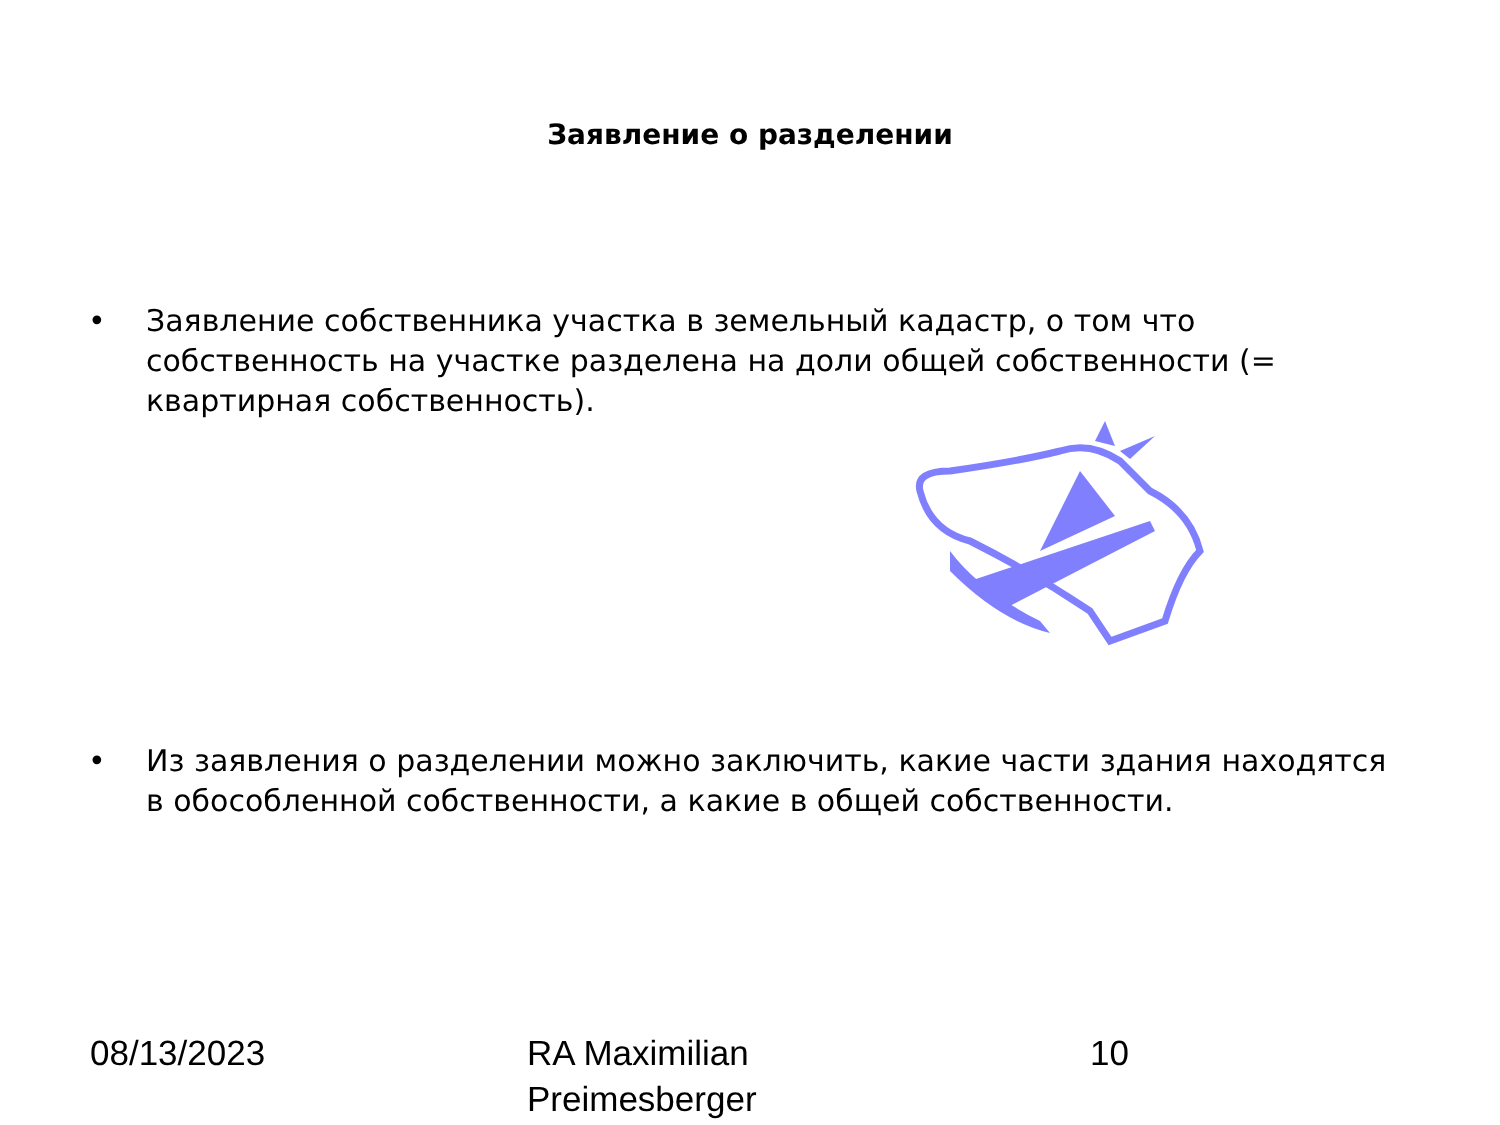Заявление о разделении
• Заявление собственника участка в земельный кадастр, о том что собственность на участке разделена на доли общей собственности (= квартирная собственность).
• Из заявления о разделении можно заключить, какие части здания находятся в обособленной собственности, а какие в общей собственности.
08/13/2023
RA Maximilian
Preimesberger
10